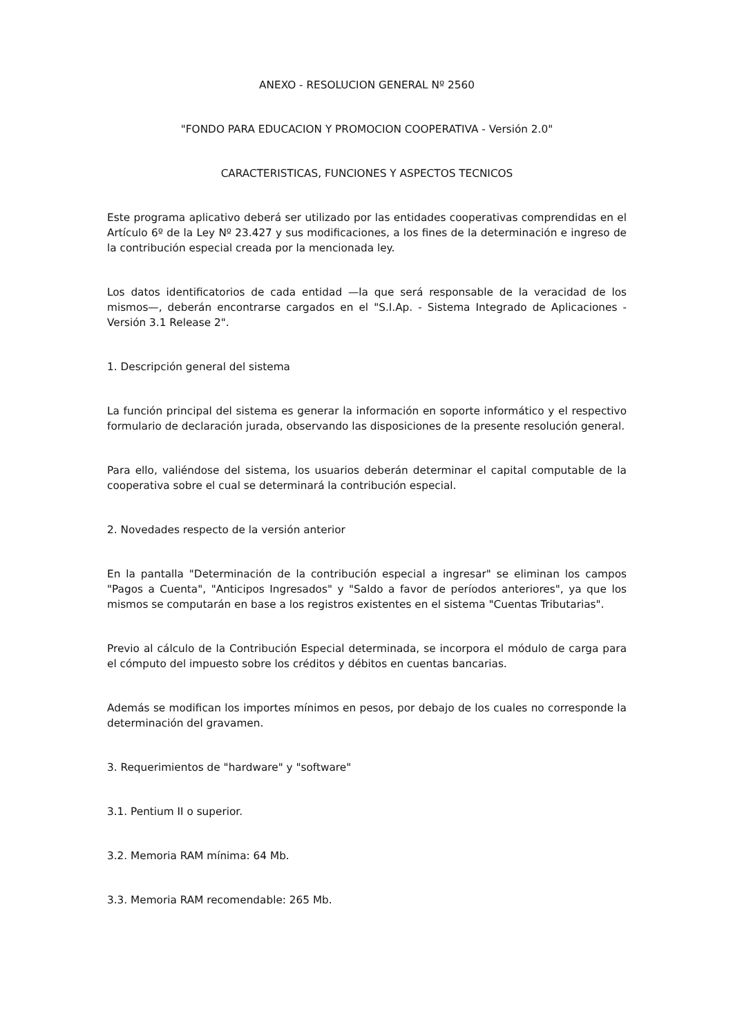ANEXO - RESOLUCION GENERAL Nº 2560
"FONDO PARA EDUCACION Y PROMOCION COOPERATIVA - Versión 2.0"
CARACTERISTICAS, FUNCIONES Y ASPECTOS TECNICOS
Este programa aplicativo deberá ser utilizado por las entidades cooperativas comprendidas en el Artículo 6º de la Ley Nº 23.427 y sus modificaciones, a los fines de la determinación e ingreso de la contribución especial creada por la mencionada ley.
Los datos identificatorios de cada entidad —la que será responsable de la veracidad de los mismos—, deberán encontrarse cargados en el "S.I.Ap. - Sistema Integrado de Aplicaciones - Versión 3.1 Release 2".
1. Descripción general del sistema
La función principal del sistema es generar la información en soporte informático y el respectivo formulario de declaración jurada, observando las disposiciones de la presente resolución general.
Para ello, valiéndose del sistema, los usuarios deberán determinar el capital computable de la cooperativa sobre el cual se determinará la contribución especial.
2. Novedades respecto de la versión anterior
En la pantalla "Determinación de la contribución especial a ingresar" se eliminan los campos "Pagos a Cuenta", "Anticipos Ingresados" y "Saldo a favor de períodos anteriores", ya que los mismos se computarán en base a los registros existentes en el sistema "Cuentas Tributarias".
Previo al cálculo de la Contribución Especial determinada, se incorpora el módulo de carga para el cómputo del impuesto sobre los créditos y débitos en cuentas bancarias.
Además se modifican los importes mínimos en pesos, por debajo de los cuales no corresponde la determinación del gravamen.
3. Requerimientos de "hardware" y "software"
3.1. Pentium II o superior.
3.2. Memoria RAM mínima: 64 Mb.
3.3. Memoria RAM recomendable: 265 Mb.